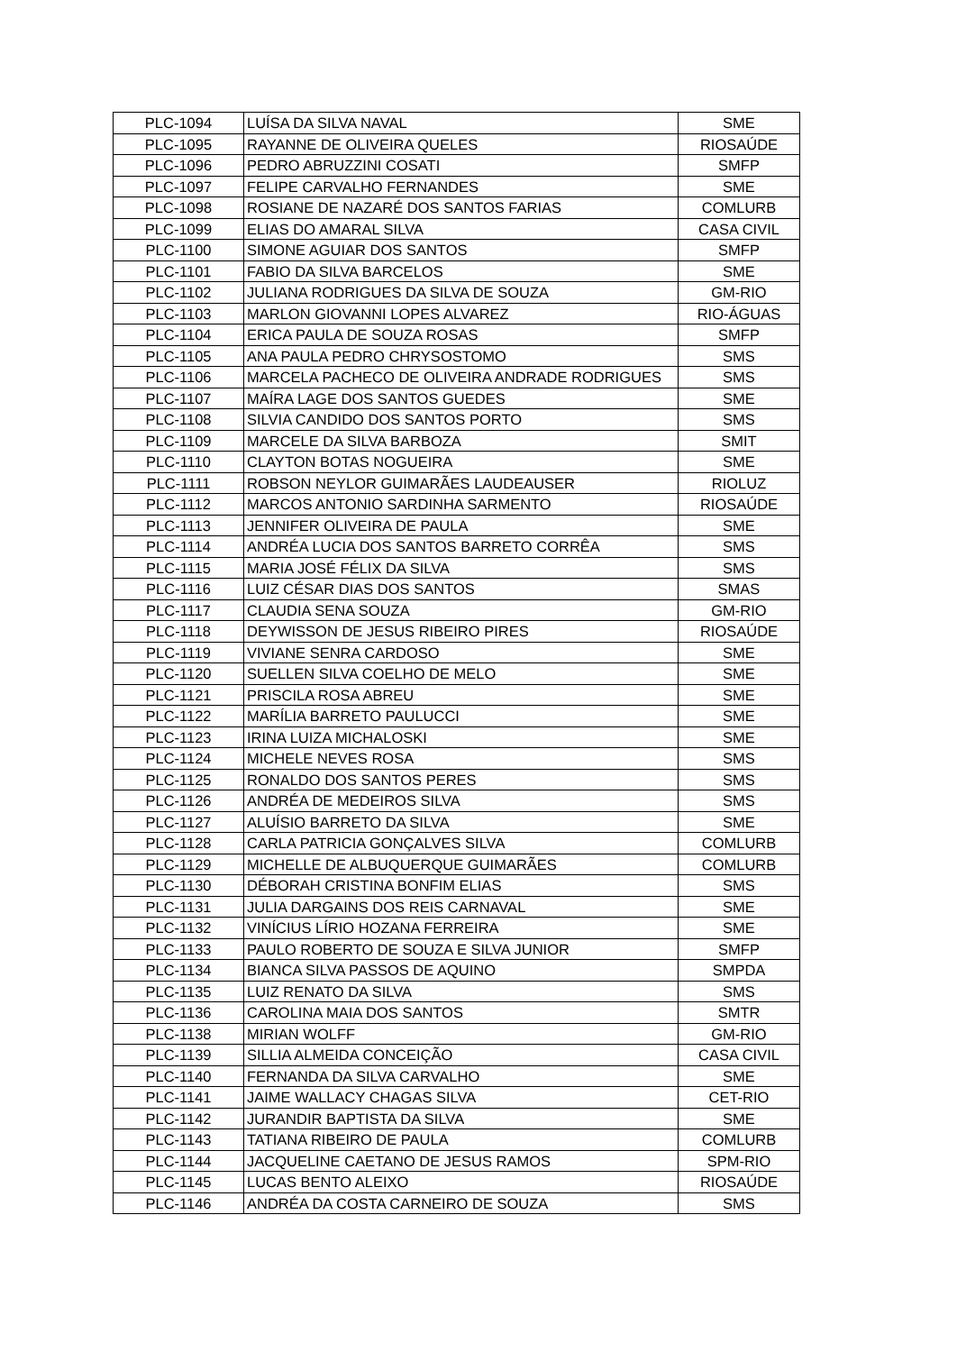| PLC-1094 | LUÍSA DA SILVA NAVAL | SME |
| PLC-1095 | RAYANNE DE OLIVEIRA QUELES | RIOSAÚDE |
| PLC-1096 | PEDRO ABRUZZINI COSATI | SMFP |
| PLC-1097 | FELIPE CARVALHO FERNANDES | SME |
| PLC-1098 | ROSIANE DE NAZARÉ DOS SANTOS FARIAS | COMLURB |
| PLC-1099 | ELIAS DO AMARAL SILVA | CASA CIVIL |
| PLC-1100 | SIMONE AGUIAR DOS SANTOS | SMFP |
| PLC-1101 | FABIO DA SILVA BARCELOS | SME |
| PLC-1102 | JULIANA RODRIGUES DA SILVA DE SOUZA | GM-RIO |
| PLC-1103 | MARLON GIOVANNI LOPES ALVAREZ | RIO-ÁGUAS |
| PLC-1104 | ERICA PAULA DE SOUZA ROSAS | SMFP |
| PLC-1105 | ANA PAULA PEDRO CHRYSOSTOMO | SMS |
| PLC-1106 | MARCELA PACHECO DE OLIVEIRA ANDRADE RODRIGUES | SMS |
| PLC-1107 | MAÍRA LAGE DOS SANTOS GUEDES | SME |
| PLC-1108 | SILVIA CANDIDO DOS SANTOS PORTO | SMS |
| PLC-1109 | MARCELE DA SILVA BARBOZA | SMIT |
| PLC-1110 | CLAYTON BOTAS NOGUEIRA | SME |
| PLC-1111 | ROBSON NEYLOR GUIMARÃES LAUDEAUSER | RIOLUZ |
| PLC-1112 | MARCOS ANTONIO SARDINHA SARMENTO | RIOSAÚDE |
| PLC-1113 | JENNIFER OLIVEIRA DE PAULA | SME |
| PLC-1114 | ANDRÉA LUCIA DOS SANTOS BARRETO CORRÊA | SMS |
| PLC-1115 | MARIA JOSÉ FÉLIX DA SILVA | SMS |
| PLC-1116 | LUIZ CÉSAR DIAS DOS SANTOS | SMAS |
| PLC-1117 | CLAUDIA SENA SOUZA | GM-RIO |
| PLC-1118 | DEYWISSON DE JESUS RIBEIRO PIRES | RIOSAÚDE |
| PLC-1119 | VIVIANE SENRA CARDOSO | SME |
| PLC-1120 | SUELLEN SILVA COELHO DE MELO | SME |
| PLC-1121 | PRISCILA ROSA ABREU | SME |
| PLC-1122 | MARÍLIA BARRETO PAULUCCI | SME |
| PLC-1123 | IRINA LUIZA MICHALOSKI | SME |
| PLC-1124 | MICHELE NEVES ROSA | SMS |
| PLC-1125 | RONALDO DOS SANTOS PERES | SMS |
| PLC-1126 | ANDRÉA DE MEDEIROS SILVA | SMS |
| PLC-1127 | ALUÍSIO BARRETO DA SILVA | SME |
| PLC-1128 | CARLA PATRICIA GONÇALVES SILVA | COMLURB |
| PLC-1129 | MICHELLE DE ALBUQUERQUE GUIMARÃES | COMLURB |
| PLC-1130 | DÉBORAH CRISTINA BONFIM ELIAS | SMS |
| PLC-1131 | JULIA DARGAINS DOS REIS CARNAVAL | SME |
| PLC-1132 | VINÍCIUS LÍRIO HOZANA FERREIRA | SME |
| PLC-1133 | PAULO ROBERTO DE SOUZA E SILVA JUNIOR | SMFP |
| PLC-1134 | BIANCA SILVA PASSOS DE AQUINO | SMPDA |
| PLC-1135 | LUIZ RENATO DA SILVA | SMS |
| PLC-1136 | CAROLINA MAIA DOS SANTOS | SMTR |
| PLC-1138 | MIRIAN WOLFF | GM-RIO |
| PLC-1139 | SILLIA ALMEIDA CONCEIÇÃO | CASA CIVIL |
| PLC-1140 | FERNANDA DA SILVA CARVALHO | SME |
| PLC-1141 | JAIME WALLACY CHAGAS SILVA | CET-RIO |
| PLC-1142 | JURANDIR BAPTISTA DA SILVA | SME |
| PLC-1143 | TATIANA RIBEIRO DE PAULA | COMLURB |
| PLC-1144 | JACQUELINE CAETANO DE JESUS RAMOS | SPM-RIO |
| PLC-1145 | LUCAS BENTO ALEIXO | RIOSAÚDE |
| PLC-1146 | ANDRÉA DA COSTA CARNEIRO DE SOUZA | SMS |